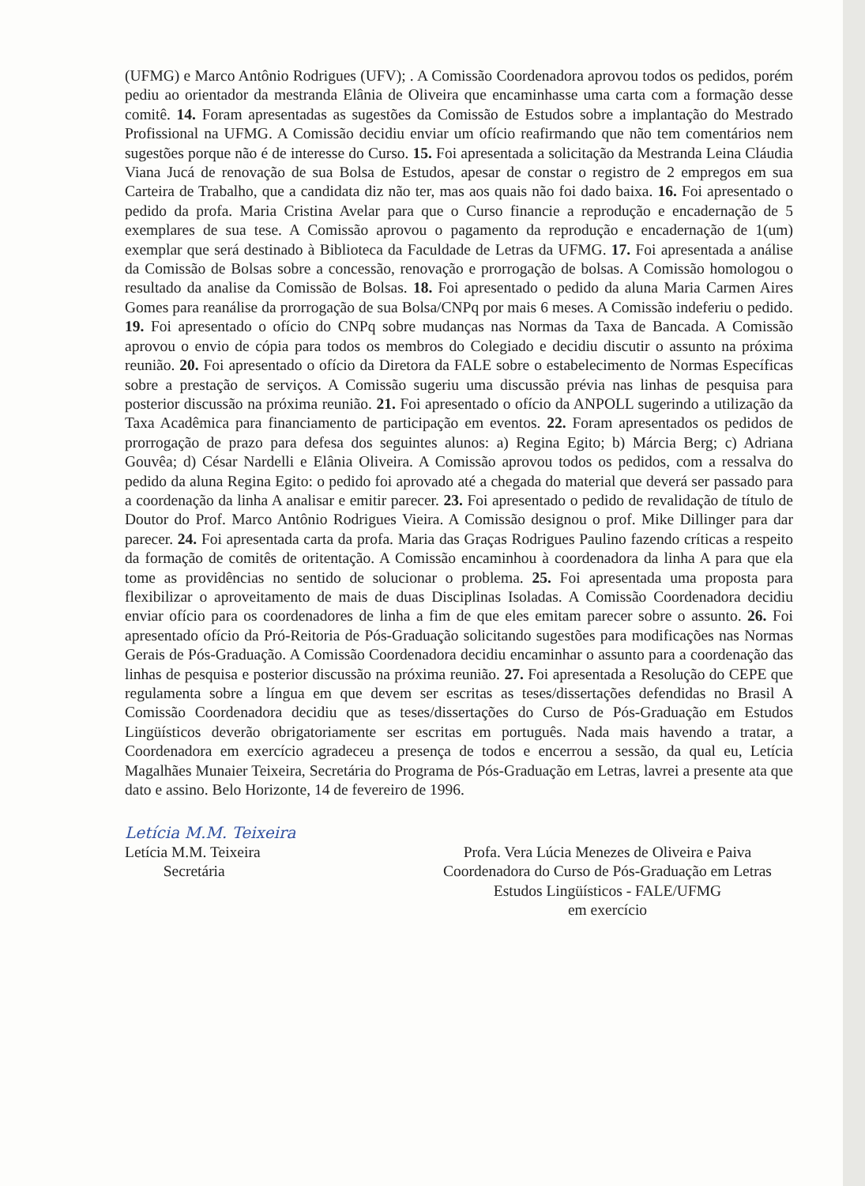(UFMG) e Marco Antônio Rodrigues (UFV); . A Comissão Coordenadora aprovou todos os pedidos, porém pediu ao orientador da mestranda Elânia de Oliveira que encaminhasse uma carta com a formação desse comitê. 14. Foram apresentadas as sugestões da Comissão de Estudos sobre a implantação do Mestrado Profissional na UFMG. A Comissão decidiu enviar um ofício reafirmando que não tem comentários nem sugestões porque não é de interesse do Curso. 15. Foi apresentada a solicitação da Mestranda Leina Cláudia Viana Jucá de renovação de sua Bolsa de Estudos, apesar de constar o registro de 2 empregos em sua Carteira de Trabalho, que a candidata diz não ter, mas aos quais não foi dado baixa. 16. Foi apresentado o pedido da profa. Maria Cristina Avelar para que o Curso financie a reprodução e encadernação de 5 exemplares de sua tese. A Comissão aprovou o pagamento da reprodução e encadernação de 1(um) exemplar que será destinado à Biblioteca da Faculdade de Letras da UFMG. 17. Foi apresentada a análise da Comissão de Bolsas sobre a concessão, renovação e prorrogação de bolsas. A Comissão homologou o resultado da analise da Comissão de Bolsas. 18. Foi apresentado o pedido da aluna Maria Carmen Aires Gomes para reanálise da prorrogação de sua Bolsa/CNPq por mais 6 meses. A Comissão indeferiu o pedido. 19. Foi apresentado o ofício do CNPq sobre mudanças nas Normas da Taxa de Bancada. A Comissão aprovou o envio de cópia para todos os membros do Colegiado e decidiu discutir o assunto na próxima reunião. 20. Foi apresentado o ofício da Diretora da FALE sobre o estabelecimento de Normas Específicas sobre a prestação de serviços. A Comissão sugeriu uma discussão prévia nas linhas de pesquisa para posterior discussão na próxima reunião. 21. Foi apresentado o ofício da ANPOLL sugerindo a utilização da Taxa Acadêmica para financiamento de participação em eventos. 22. Foram apresentados os pedidos de prorrogação de prazo para defesa dos seguintes alunos: a) Regina Egito; b) Márcia Berg; c) Adriana Gouvêa; d) César Nardelli e Elânia Oliveira. A Comissão aprovou todos os pedidos, com a ressalva do pedido da aluna Regina Egito: o pedido foi aprovado até a chegada do material que deverá ser passado para a coordenação da linha A analisar e emitir parecer. 23. Foi apresentado o pedido de revalidação de título de Doutor do Prof. Marco Antônio Rodrigues Vieira. A Comissão designou o prof. Mike Dillinger para dar parecer. 24. Foi apresentada carta da profa. Maria das Graças Rodrigues Paulino fazendo críticas a respeito da formação de comitês de oritentação. A Comissão encaminhou à coordenadora da linha A para que ela tome as providências no sentido de solucionar o problema. 25. Foi apresentada uma proposta para flexibilizar o aproveitamento de mais de duas Disciplinas Isoladas. A Comissão Coordenadora decidiu enviar ofício para os coordenadores de linha a fim de que eles emitam parecer sobre o assunto. 26. Foi apresentado ofício da Pró-Reitoria de Pós-Graduação solicitando sugestões para modificações nas Normas Gerais de Pós-Graduação. A Comissão Coordenadora decidiu encaminhar o assunto para a coordenação das linhas de pesquisa e posterior discussão na próxima reunião. 27. Foi apresentada a Resolução do CEPE que regulamenta sobre a língua em que devem ser escritas as teses/dissertações defendidas no Brasil A Comissão Coordenadora decidiu que as teses/dissertações do Curso de Pós-Graduação em Estudos Lingüísticos deverão obrigatoriamente ser escritas em português. Nada mais havendo a tratar, a Coordenadora em exercício agradeceu a presença de todos e encerrou a sessão, da qual eu, Letícia Magalhães Munaier Teixeira, Secretária do Programa de Pós-Graduação em Letras, lavrei a presente ata que dato e assino. Belo Horizonte, 14 de fevereiro de 1996.
Letícia M.M. Teixeira
Letícia M.M. Teixeira
Secretária
Profa. Vera Lúcia Menezes de Oliveira e Paiva
Coordenadora do Curso de Pós-Graduação em Letras
Estudos Lingüísticos - FALE/UFMG
em exercício